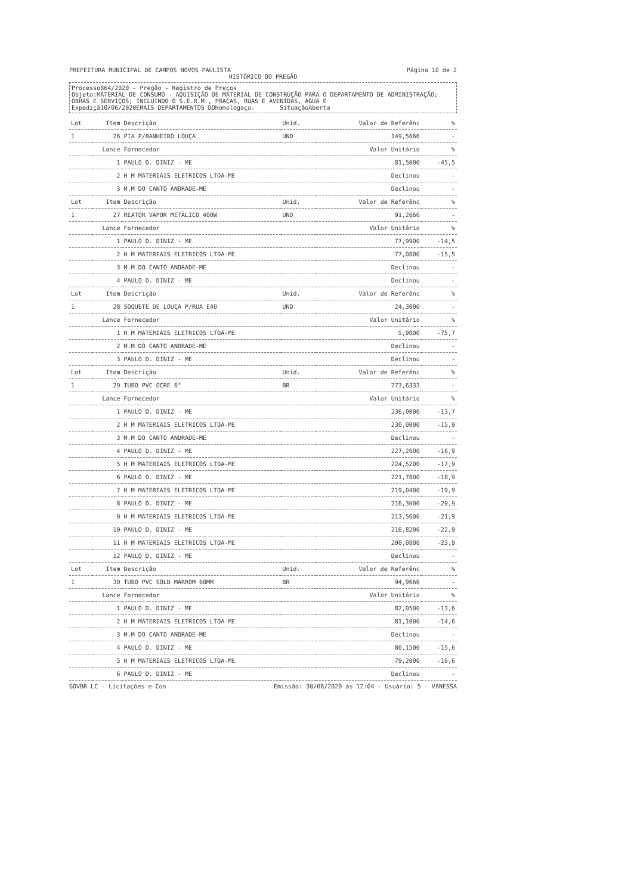PREFEITURA MUNICIPAL DE CAMPOS NOVOS PAULISTA
Página 10 de 2
HISTÓRICO DO PREGÃO
Processo864/2020 - Pregão - Registro de Preços
Objeto:MATERIAL DE CONSUMO - AQUISIÇÃO DE MATERIAL DE CONSTRUÇÃO PARA O DEPARTAMENTO DE ADMINISTRAÇÃO; OBRAS E SERVIÇOS; INCLUINDO O S.E.R.M., PRAÇAS, RUAS E AVENIDAS, ÁGUA E
Expediçã10/06/2020EMAIS DEPARTAMENTOS DOHomologaço. SituaçãoAberta
| Lot | Item | Descrição | Unid. | Valor de Referênc | % |
| --- | --- | --- | --- | --- | --- |
| 1 | 26 | PIA P/BANHEIRO LOUÇA | UND | 149,5666 | - |
| Lance | | Fornecedor | | Valor Unitário | % |
| 1 | | PAULO D. DINIZ - ME | | 81,5000 | -45,5 |
| 2 | | H M MATERIAIS ELETRICOS LTDA-ME | | Declinou | - |
| 3 | | M.M DO CANTO ANDRADE-ME | | Declinou | - |
| Lot | Item | Descrição | Unid. | Valor de Referênc | % |
| 1 | 27 | REATOR VAPOR METÁLICO 400W | UND | 91,2666 | - |
| Lance | | Fornecedor | | Valor Unitário | % |
| 1 | | PAULO D. DINIZ - ME | | 77,9900 | -14,5 |
| 2 | | H M MATERIAIS ELETRICOS LTDA-ME | | 77,0800 | -15,5 |
| 3 | | M.M DO CANTO ANDRADE-ME | | Declinou | - |
| 4 | | PAULO D. DINIZ - ME | | Declinou | - |
| Lot | Item | Descrição | Unid. | Valor de Referênc | % |
| 1 | 28 | SOQUETE DE LOUÇA P/RUA E40 | UND | 24,3000 | - |
| Lance | | Fornecedor | | Valor Unitário | % |
| 1 | | H M MATERIAIS ELETRICOS LTDA-ME | | 5,9000 | -75,7 |
| 2 | | M.M DO CANTO ANDRADE-ME | | Declinou | - |
| 3 | | PAULO D. DINIZ - ME | | Declinou | - |
| Lot | Item | Descrição | Unid. | Valor de Referênc | % |
| 1 | 29 | TUBO PVC OCRE 6" | BR | 273,6333 | - |
| Lance | | Fornecedor | | Valor Unitário | % |
| 1 | | PAULO D. DINIZ - ME | | 236,0000 | -13,7 |
| 2 | | H M MATERIAIS ELETRICOS LTDA-ME | | 230,0000 | -15,9 |
| 3 | | M.M DO CANTO ANDRADE-ME | | Declinou | - |
| 4 | | PAULO D. DINIZ - ME | | 227,2600 | -16,9 |
| 5 | | H M MATERIAIS ELETRICOS LTDA-ME | | 224,5200 | -17,9 |
| 6 | | PAULO D. DINIZ - ME | | 221,7800 | -18,9 |
| 7 | | H M MATERIAIS ELETRICOS LTDA-ME | | 219,0400 | -19,9 |
| 8 | | PAULO D. DINIZ - ME | | 216,3000 | -20,9 |
| 9 | | H M MATERIAIS ELETRICOS LTDA-ME | | 213,5600 | -21,9 |
| 10 | | PAULO D. DINIZ - ME | | 210,8200 | -22,9 |
| 11 | | H M MATERIAIS ELETRICOS LTDA-ME | | 208,0800 | -23,9 |
| 12 | | PAULO D. DINIZ - ME | | Declinou | - |
| Lot | Item | Descrição | Unid. | Valor de Referênc | % |
| 1 | 30 | TUBO PVC SOLD MARROM 60MM | BR | 94,9666 | - |
| Lance | | Fornecedor | | Valor Unitário | % |
| 1 | | PAULO D. DINIZ - ME | | 82,0500 | -13,6 |
| 2 | | H M MATERIAIS ELETRICOS LTDA-ME | | 81,1000 | -14,6 |
| 3 | | M.M DO CANTO ANDRADE-ME | | Declinou | - |
| 4 | | PAULO D. DINIZ - ME | | 80,1500 | -15,6 |
| 5 | | H M MATERIAIS ELETRICOS LTDA-ME | | 79,2000 | -16,6 |
| 6 | | PAULO D. DINIZ - ME | | Declinou | - |
GOVBR LC - Licitações e Con Emissão: 30/06/2020 às 12:04 - Usuário: 5 - VANESSA